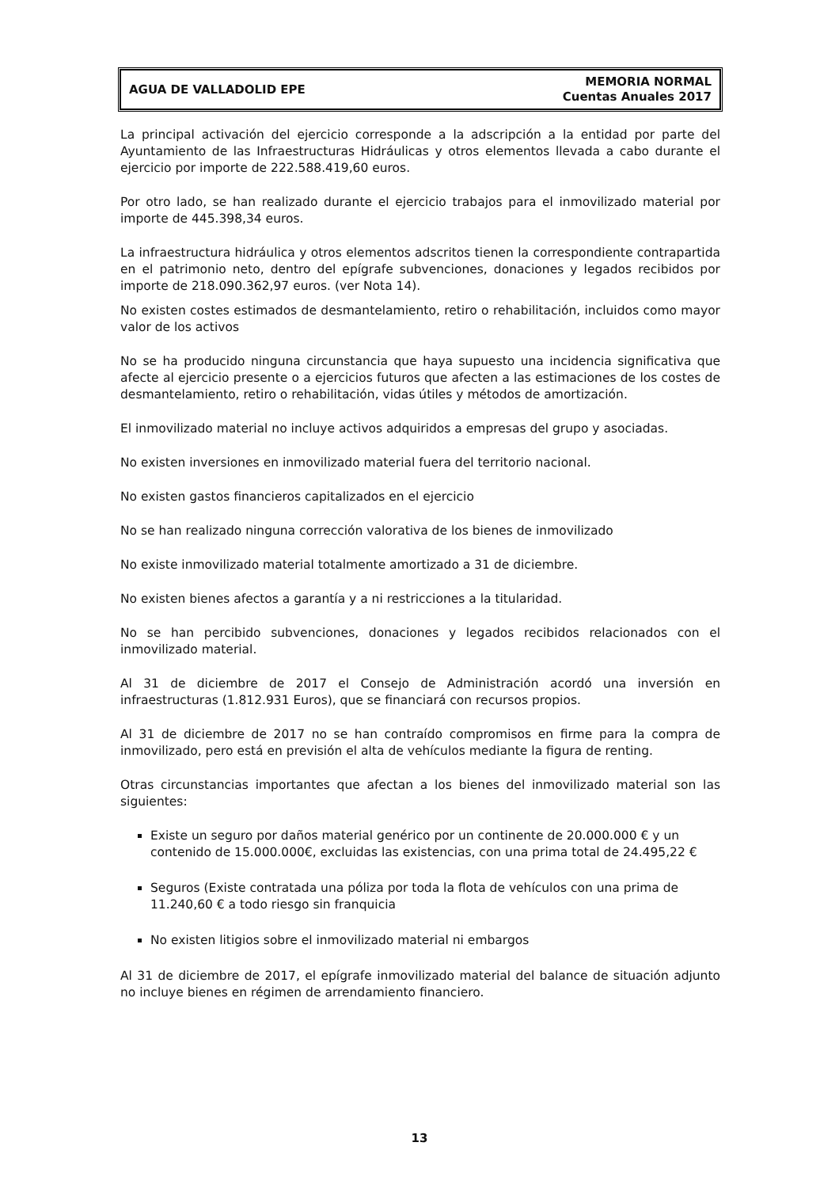AGUA DE VALLADOLID EPE
MEMORIA NORMAL
Cuentas Anuales 2017
La principal activación del ejercicio corresponde a la adscripción a la entidad por parte del Ayuntamiento de las Infraestructuras Hidráulicas y otros elementos llevada a cabo durante el ejercicio por importe de 222.588.419,60 euros.
Por otro lado, se han realizado durante el ejercicio trabajos para el inmovilizado material por importe de 445.398,34 euros.
La infraestructura hidráulica y otros elementos adscritos tienen la correspondiente contrapartida en el patrimonio neto, dentro del epígrafe subvenciones, donaciones y legados recibidos por importe de 218.090.362,97 euros. (ver Nota 14).
No existen costes estimados de desmantelamiento, retiro o rehabilitación, incluidos como mayor valor de los activos
No se ha producido ninguna circunstancia que haya supuesto una incidencia significativa que afecte al ejercicio presente o a ejercicios futuros que afecten a las estimaciones de los costes de desmantelamiento, retiro o rehabilitación, vidas útiles y métodos de amortización.
El inmovilizado material no incluye activos adquiridos a empresas del grupo y asociadas.
No existen inversiones en inmovilizado material fuera del territorio nacional.
No existen gastos financieros capitalizados en el ejercicio
No se han realizado ninguna corrección valorativa de los bienes de inmovilizado
No existe inmovilizado material totalmente amortizado a 31 de diciembre.
No existen bienes afectos a garantía y a ni restricciones a la titularidad.
No se han percibido subvenciones, donaciones y legados recibidos relacionados con el inmovilizado material.
Al 31 de diciembre de 2017 el Consejo de Administración acordó una inversión en infraestructuras (1.812.931 Euros), que se financiará con recursos propios.
Al 31 de diciembre de 2017 no se han contraído compromisos en firme para la compra de inmovilizado, pero está en previsión el alta de vehículos mediante la figura de renting.
Otras circunstancias importantes que afectan a los bienes del inmovilizado material son las siguientes:
Existe un seguro por daños material genérico por un continente de 20.000.000 € y un contenido de 15.000.000€, excluidas las existencias, con una prima total de 24.495,22 €
Seguros (Existe contratada una póliza por toda la flota de vehículos con una prima de 11.240,60 € a todo riesgo sin franquicia
No existen litigios sobre el inmovilizado material ni embargos
Al 31 de diciembre de 2017, el epígrafe inmovilizado material del balance de situación adjunto no incluye bienes en régimen de arrendamiento financiero.
13